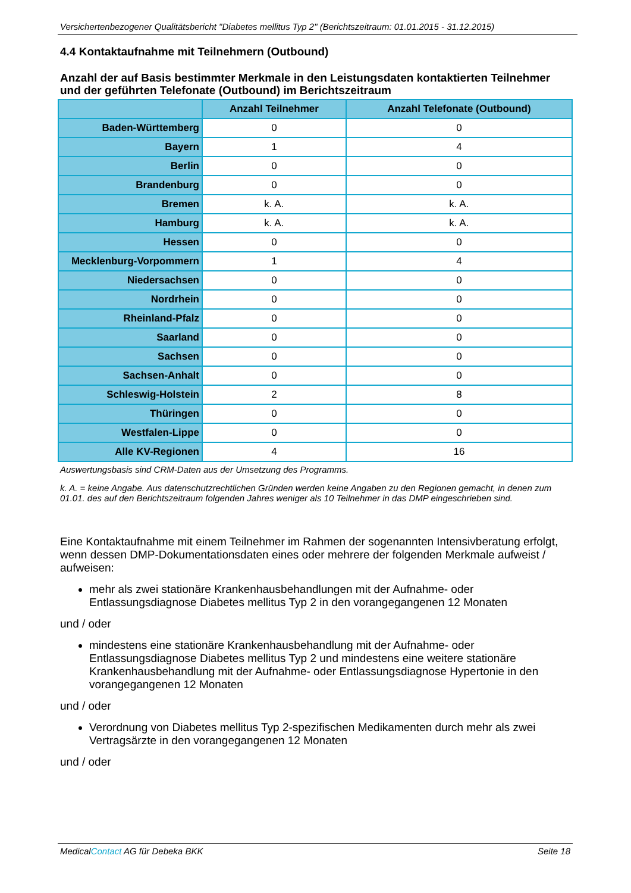Versichertenbezogener Qualitätsbericht "Diabetes mellitus Typ 2" (Berichtszeitraum: 01.01.2015 - 31.12.2015)
4.4 Kontaktaufnahme mit Teilnehmern (Outbound)
Anzahl der auf Basis bestimmter Merkmale in den Leistungsdaten kontaktierten Teilnehmer und der geführten Telefonate (Outbound) im Berichtszeitraum
| | Anzahl Teilnehmer | Anzahl Telefonate (Outbound) |
| --- | --- | --- |
| Baden-Württemberg | 0 | 0 |
| Bayern | 1 | 4 |
| Berlin | 0 | 0 |
| Brandenburg | 0 | 0 |
| Bremen | k. A. | k. A. |
| Hamburg | k. A. | k. A. |
| Hessen | 0 | 0 |
| Mecklenburg-Vorpommern | 1 | 4 |
| Niedersachsen | 0 | 0 |
| Nordrhein | 0 | 0 |
| Rheinland-Pfalz | 0 | 0 |
| Saarland | 0 | 0 |
| Sachsen | 0 | 0 |
| Sachsen-Anhalt | 0 | 0 |
| Schleswig-Holstein | 2 | 8 |
| Thüringen | 0 | 0 |
| Westfalen-Lippe | 0 | 0 |
| Alle KV-Regionen | 4 | 16 |
Auswertungsbasis sind CRM-Daten aus der Umsetzung des Programms.
k. A. = keine Angabe. Aus datenschutzrechtlichen Gründen werden keine Angaben zu den Regionen gemacht, in denen zum 01.01. des auf den Berichtszeitraum folgenden Jahres weniger als 10 Teilnehmer in das DMP eingeschrieben sind.
Eine Kontaktaufnahme mit einem Teilnehmer im Rahmen der sogenannten Intensivberatung erfolgt, wenn dessen DMP-Dokumentationsdaten eines oder mehrere der folgenden Merkmale aufweist / aufweisen:
mehr als zwei stationäre Krankenhausbehandlungen mit der Aufnahme- oder Entlassungsdiagnose Diabetes mellitus Typ 2 in den vorangegangenen 12 Monaten
und / oder
mindestens eine stationäre Krankenhausbehandlung mit der Aufnahme- oder Entlassungsdiagnose Diabetes mellitus Typ 2 und mindestens eine weitere stationäre Krankenhausbehandlung mit der Aufnahme- oder Entlassungsdiagnose Hypertonie in den vorangegangenen 12 Monaten
und / oder
Verordnung von Diabetes mellitus Typ 2-spezifischen Medikamenten durch mehr als zwei Vertragsärzte in den vorangegangenen 12 Monaten
und / oder
MedicalContact AG für Debeka BKK Seite 18